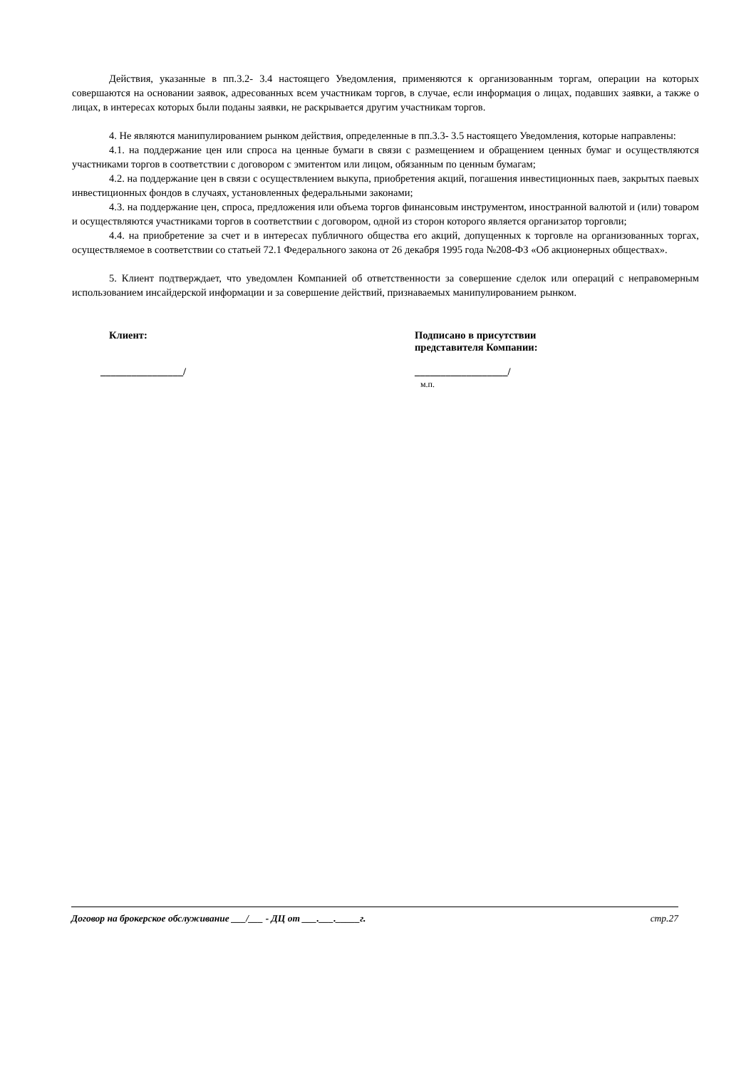Действия, указанные в пп.3.2- 3.4 настоящего Уведомления, применяются к организованным торгам, операции на которых совершаются на основании заявок, адресованных всем участникам торгов, в случае, если информация о лицах, подавших заявки, а также о лицах, в интересах которых были поданы заявки, не раскрывается другим участникам торгов.
4. Не являются манипулированием рынком действия, определенные в пп.3.3- 3.5 настоящего Уведомления, которые направлены:
4.1. на поддержание цен или спроса на ценные бумаги в связи с размещением и обращением ценных бумаг и осуществляются участниками торгов в соответствии с договором с эмитентом или лицом, обязанным по ценным бумагам;
4.2. на поддержание цен в связи с осуществлением выкупа, приобретения акций, погашения инвестиционных паев, закрытых паевых инвестиционных фондов в случаях, установленных федеральными законами;
4.3. на поддержание цен, спроса, предложения или объема торгов финансовым инструментом, иностранной валютой и (или) товаром и осуществляются участниками торгов в соответствии с договором, одной из сторон которого является организатор торговли;
4.4. на приобретение за счет и в интересах публичного общества его акций, допущенных к торговле на организованных торгах, осуществляемое в соответствии со статьей 72.1 Федерального закона от 26 декабря 1995 года №208-ФЗ «Об акционерных обществах».
5. Клиент подтверждает, что уведомлен Компанией об ответственности за совершение сделок или операций с неправомерным использованием инсайдерской информации и за совершение действий, признаваемых манипулированием рынком.
Клиент:
________________/
Подписано в присутствии
представителя Компании:
__________________/
м.п.
Договор на брокерское обслуживание ___/___ - ДЦ от ___.___._____г. стр.27